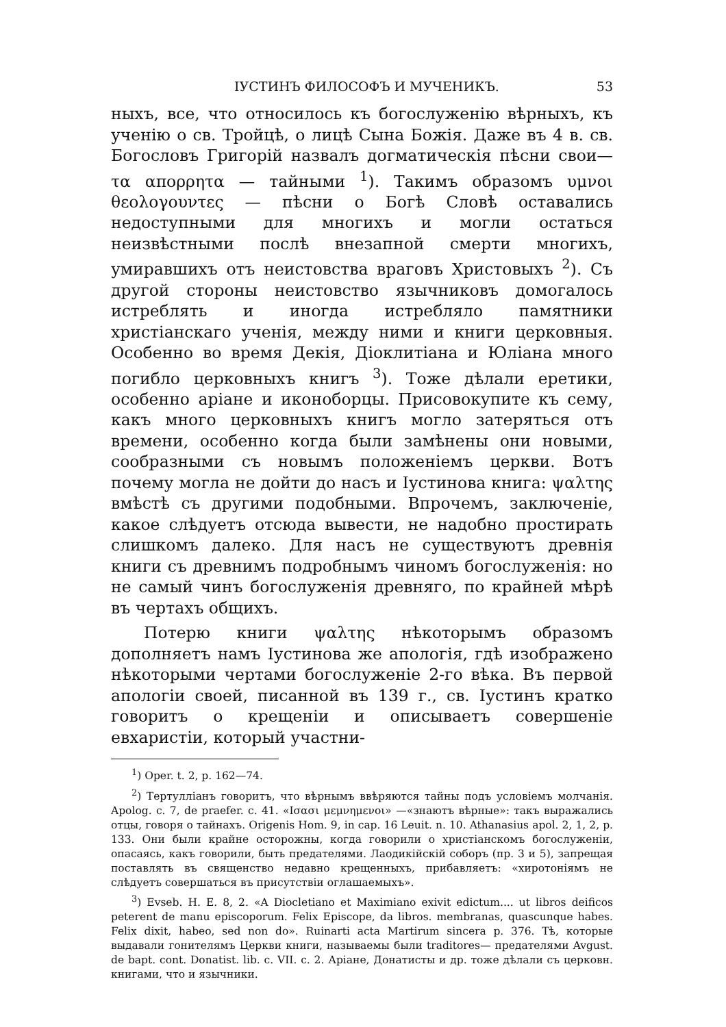IУСТИНЪ ФИЛОСОФЪ И МУЧЕНИКЪ. 53
ныхъ, все, что относилось къ богослуженію вѣрныхъ, къ ученію о св. Тройцѣ, о лицѣ Сына Божія. Даже въ 4 в. св. Богословъ Григорій назвалъ догматическія пѣсни свои— τα απορρητα — тайными <sup>1</sup>). Такимъ образомъ υμνοι θεολογουντες — пѣсни о Богѣ Словѣ оставались недоступными для многихъ и могли остаться неизвѣстными послѣ внезапной смерти многихъ, умиравшихъ отъ неистовства враговъ Христовыхъ <sup>2</sup>). Съ другой стороны неистовство язычниковъ домогалось истреблять и иногда истребляло памятники христіанскаго ученія, между ними и книги церковныя. Особенно во время Декія, Діоклитіана и Юліана много погибло церковныхъ книгъ <sup>3</sup>). Тоже дѣлали еретики, особенно аріане и иконоборцы. Присовокупите къ сему, какъ много церковныхъ книгъ могло затеряться отъ времени, особенно когда были замѣнены они новыми, сообразными съ новымъ положеніемъ церкви. Вотъ почему могла не дойти до насъ и Іустинова книга: ψαλτης вмѣстѣ съ другими подобными. Впрочемъ, заключеніе, какое слѣдуетъ отсюда вывести, не надобно простирать слишкомъ далеко. Для насъ не существуютъ древнія книги съ древнимъ подробнымъ чиномъ богослуженія: но не самый чинъ богослуженія древняго, по крайней мѣрѣ въ чертахъ общихъ.
Потерю книги ψαλτης нѣкоторымъ образомъ дополняетъ намъ Іустинова же апологія, гдѣ изображено нѣкоторыми чертами богослуженіе 2-го вѣка. Въ первой апологіи своей, писанной въ 139 г., св. Іустинъ кратко говоритъ о крещеніи и описываетъ совершеніе евхаристіи, который участни-
<sup>1</sup>) Oper. t. 2, p. 162—74.
<sup>2</sup>) Тертулліанъ говоритъ, что вѣрнымъ ввѣряются тайны подъ условіемъ молчанія. Apolog. c. 7, de praefer. c. 41. «Ισασι μεμνημενοι» —«знаютъ вѣрные»: такъ выражались отцы, говоря о тайнахъ. Origenis Hom. 9, in cap. 16 Leuit. n. 10. Athanasius apol. 2, 1, 2, p. 133. Они были крайне осторожны, когда говорили о христіанскомъ богослуженіи, опасаясь, какъ говорили, быть предателями. Лаодикійскій соборъ (пр. 3 и 5), запрещая поставлять въ священство недавно крещенныхъ, прибавляетъ: «хиротоніямъ не слѣдуетъ совершаться въ присутствіи оглашаемыхъ».
<sup>3</sup>) Evseb. H. E. 8, 2. «A Diocletiano et Maximiano exivit edictum.... ut libros deificos peterent de manu episcoporum. Felix Episcope, da libros. membranas, quascunque habes. Felix dixit, habeo, sed non do». Ruinarti acta Martirum sincera p. 376. Тѣ, которые выдавали гонителямъ Церкви книги, называемы были traditores— предателями Avgust. de bapt. cont. Donatist. lib. c. VII. c. 2. Аріане, Донатисты и др. тоже дѣлали съ церковн. книгами, что и язычники.